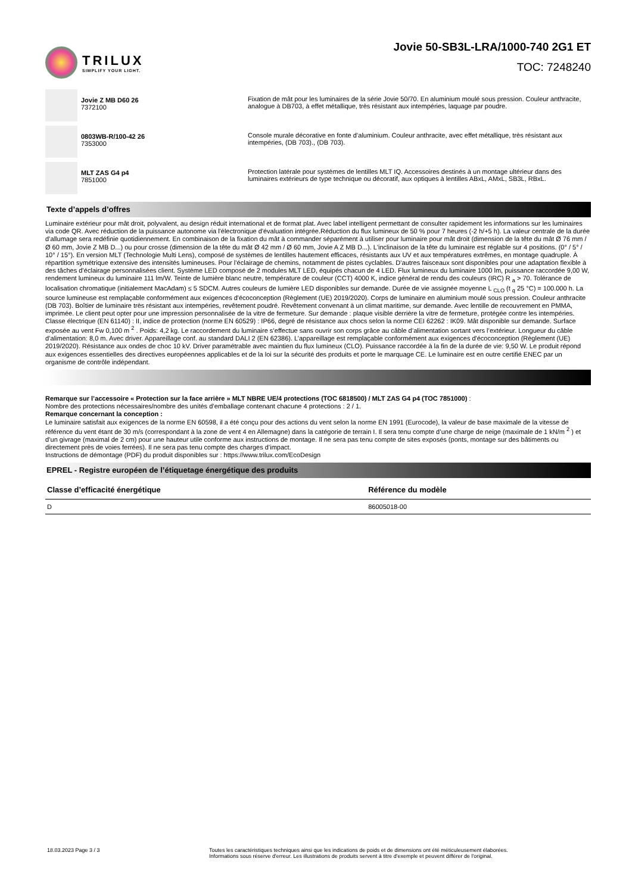TRILUX
SIMPLIFY YOUR LIGHT.
Jovie 50-SB3L-LRA/1000-740 2G1 ET
TOC: 7248240
Jovie Z MB D60 26
7372100
Fixation de mât pour les luminaires de la série Jovie 50/70. En aluminium moulé sous pression. Couleur anthracite, analogue à DB703, à effet métallique, très résistant aux intempéries, laquage par poudre.
0803WB-R/100-42 26
7353000
Console murale décorative en fonte d’aluminium. Couleur anthracite, avec effet métallique, très résistant aux intempéries, (DB 703)., (DB 703).
MLT ZAS G4 p4
7851000
Protection latérale pour systèmes de lentilles MLT IQ. Accessoires destinés à un montage ultérieur dans des luminaires extérieurs de type technique ou décoratif, aux optiques à lentilles ABxL, AMxL, SB3L, RBxL.
Texte d’appels d’offres
Luminaire extérieur pour mât droit, polyvalent, au design réduit international et de format plat. Avec label intelligent permettant de consulter rapidement les informations sur les luminaires via code QR. Avec réduction de la puissance autonome via l'électronique d'évaluation intégrée.Réduction du flux lumineux de 50 % pour 7 heures (-2 h/+5 h). La valeur centrale de la durée d’allumage sera redéfinie quotidiennement. En combinaison de la fixation du mât à commander séparément à utiliser pour luminaire pour mât droit (dimension de la tête du mât Ø 76 mm / Ø 60 mm, Jovie Z MB D...) ou pour crosse (dimension de la tête du mât Ø 42 mm / Ø 60 mm, Jovie A Z MB D...). L'inclinaison de la tête du luminaire est réglable sur 4 positions. (0° / 5° / 10° / 15°). En version MLT (Technologie Multi Lens), composé de systèmes de lentilles hautement efficaces, résistants aux UV et aux températures extrêmes, en montage quadruple. À répartition symétrique extensive des intensités lumineuses. Pour l’éclairage de chemins, notamment de pistes cyclables. D’autres faisceaux sont disponibles pour une adaptation flexible à des tâches d’éclairage personnalisées client. Système LED composé de 2 modules MLT LED, équipés chacun de 4 LED. Flux lumineux du luminaire 1000 lm, puissance raccordée 9,00 W, rendement lumineux du luminaire 111 lm/W. Teinte de lumière blanc neutre, température de couleur (CCT) 4000 K, indice général de rendu des couleurs (IRC) R <sub>a</sub> > 70. Tolérance de localisation chromatique (initialement MacAdam) ≤ 5 SDCM. Autres couleurs de lumière LED disponibles sur demande. Durée de vie assignée moyenne L <sub>CLO</sub> (t <sub>q</sub> 25 °C) = 100.000 h. La source lumineuse est remplaçable conformément aux exigences d'écoconception (Règlement (UE) 2019/2020). Corps de luminaire en aluminium moulé sous pression. Couleur anthracite (DB 703). Boîtier de luminaire très résistant aux intempéries, revêtement poudré. Revêtement convenant à un climat maritime, sur demande. Avec lentille de recouvrement en PMMA, imprimée. Le client peut opter pour une impression personnalisée de la vitre de fermeture. Sur demande : plaque visible derrière la vitre de fermeture, protégée contre les intempéries. Classe électrique (EN 61140) : II, indice de protection (norme EN 60529) : IP66, degré de résistance aux chocs selon la norme CEI 62262 : IK09. Mât disponible sur demande. Surface exposée au vent Fw 0,100 m <sup>2</sup> . Poids: 4,2 kg. Le raccordement du luminaire s’effectue sans ouvrir son corps grâce au câble d’alimentation sortant vers l’extérieur. Longueur du câble d’alimentation: 8,0 m. Avec driver. Appareillage conf. au standard DALI 2 (EN 62386). L’appareillage est remplaçable conformément aux exigences d'écoconception (Règlement (UE) 2019/2020). Résistance aux ondes de choc 10 kV. Driver paramétrable avec maintien du flux lumineux (CLO). Puissance raccordée à la fin de la durée de vie: 9,50 W. Le produit répond aux exigences essentielles des directives européennes applicables et de la loi sur la sécurité des produits et porte le marquage CE. Le luminaire est en outre certifié ENEC par un organisme de contrôle indépendant.
Remarque sur l’accessoire « Protection sur la face arrière » MLT NBRE UE/4 protections (TOC 6818500) / MLT ZAS G4 p4 (TOC 7851000) :
Nombre des protections nécessaires/nombre des unités d’emballage contenant chacune 4 protections : 2 / 1.
Remarque concernant la conception :
Le luminaire satisfait aux exigences de la norme EN 60598, il a été conçu pour des actions du vent selon la norme EN 1991 (Eurocode), la valeur de base maximale de la vitesse de référence du vent étant de 30 m/s (correspondant à la zone de vent 4 en Allemagne) dans la catégorie de terrain I. Il sera tenu compte d’une charge de neige (maximale de 1 kN/m <sup>2</sup> ) et d’un givrage (maximal de 2 cm) pour une hauteur utile conforme aux instructions de montage. Il ne sera pas tenu compte de sites exposés (ponts, montage sur des bâtiments ou directement près de voies ferrées). Il ne sera pas tenu compte des charges d’impact.
Instructions de démontage (PDF) du produit disponibles sur : https://www.trilux.com/EcoDesign
EPREL - Registre européen de l’étiquetage énergétique des produits
| Classe d’efficacité énergétique | Référence du modèle |
| --- | --- |
| D | 86005018-00 |
18.03.2023 Page 3 / 3 Toutes les caractéristiques techniques ainsi que les indications de poids et de dimensions ont été méticuleusement élaborées.
Informations sous réserve d'erreur. Les illustrations de produits servent à titre d'exemple et peuvent différer de l'original.